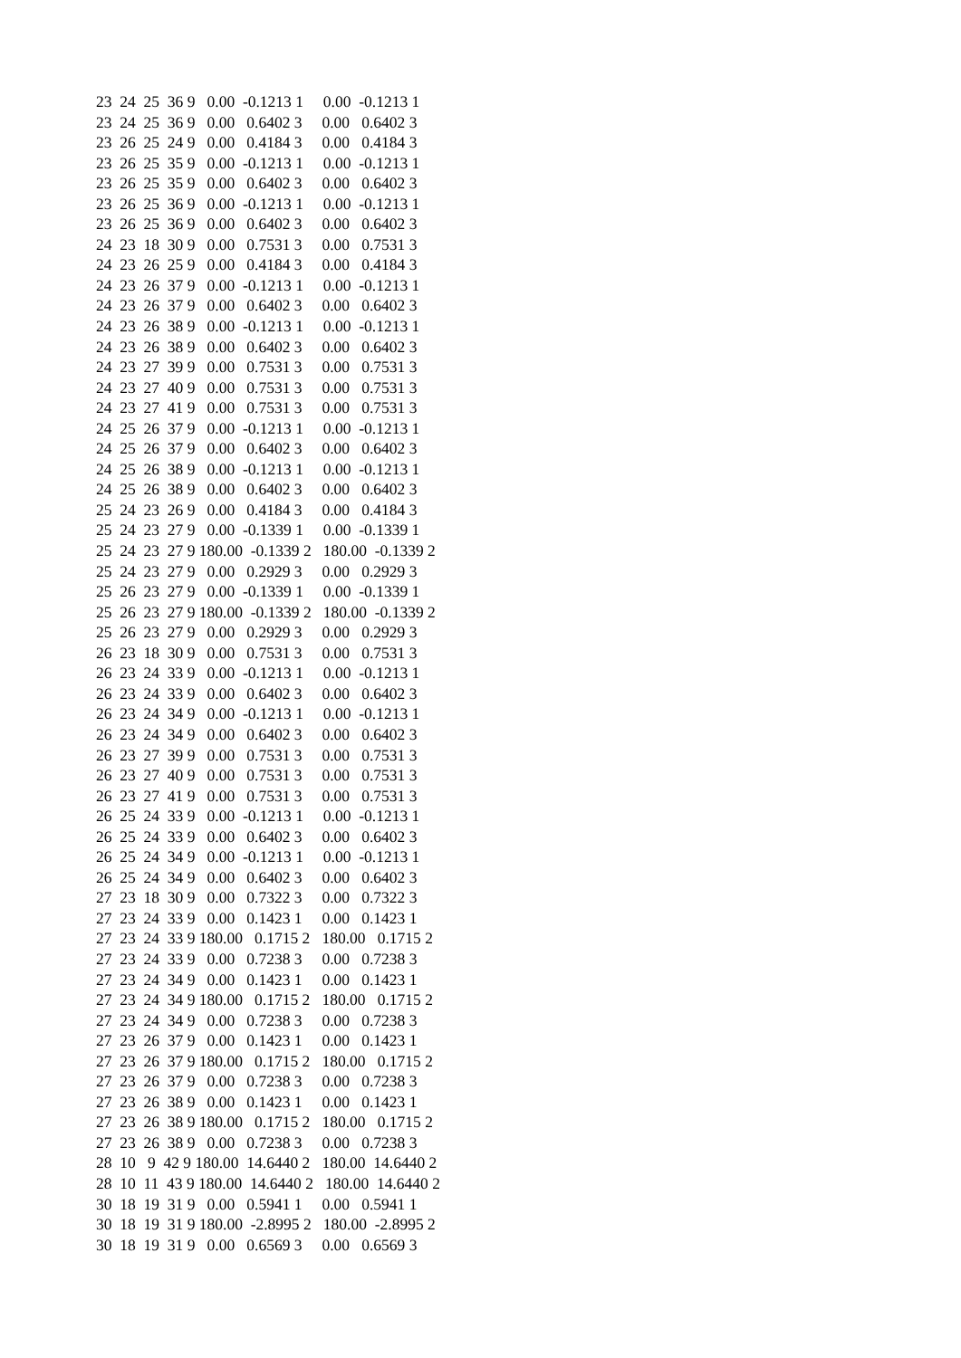23  24  25  36 9   0.00  -0.1213 1     0.00  -0.1213 1
23  24  25  36 9   0.00   0.6402 3     0.00   0.6402 3
23  26  25  24 9   0.00   0.4184 3     0.00   0.4184 3
23  26  25  35 9   0.00  -0.1213 1     0.00  -0.1213 1
23  26  25  35 9   0.00   0.6402 3     0.00   0.6402 3
23  26  25  36 9   0.00  -0.1213 1     0.00  -0.1213 1
23  26  25  36 9   0.00   0.6402 3     0.00   0.6402 3
24  23  18  30 9   0.00   0.7531 3     0.00   0.7531 3
24  23  26  25 9   0.00   0.4184 3     0.00   0.4184 3
24  23  26  37 9   0.00  -0.1213 1     0.00  -0.1213 1
24  23  26  37 9   0.00   0.6402 3     0.00   0.6402 3
24  23  26  38 9   0.00  -0.1213 1     0.00  -0.1213 1
24  23  26  38 9   0.00   0.6402 3     0.00   0.6402 3
24  23  27  39 9   0.00   0.7531 3     0.00   0.7531 3
24  23  27  40 9   0.00   0.7531 3     0.00   0.7531 3
24  23  27  41 9   0.00   0.7531 3     0.00   0.7531 3
24  25  26  37 9   0.00  -0.1213 1     0.00  -0.1213 1
24  25  26  37 9   0.00   0.6402 3     0.00   0.6402 3
24  25  26  38 9   0.00  -0.1213 1     0.00  -0.1213 1
24  25  26  38 9   0.00   0.6402 3     0.00   0.6402 3
25  24  23  26 9   0.00   0.4184 3     0.00   0.4184 3
25  24  23  27 9   0.00  -0.1339 1     0.00  -0.1339 1
25  24  23  27 9 180.00  -0.1339 2   180.00  -0.1339 2
25  24  23  27 9   0.00   0.2929 3     0.00   0.2929 3
25  26  23  27 9   0.00  -0.1339 1     0.00  -0.1339 1
25  26  23  27 9 180.00  -0.1339 2   180.00  -0.1339 2
25  26  23  27 9   0.00   0.2929 3     0.00   0.2929 3
26  23  18  30 9   0.00   0.7531 3     0.00   0.7531 3
26  23  24  33 9   0.00  -0.1213 1     0.00  -0.1213 1
26  23  24  33 9   0.00   0.6402 3     0.00   0.6402 3
26  23  24  34 9   0.00  -0.1213 1     0.00  -0.1213 1
26  23  24  34 9   0.00   0.6402 3     0.00   0.6402 3
26  23  27  39 9   0.00   0.7531 3     0.00   0.7531 3
26  23  27  40 9   0.00   0.7531 3     0.00   0.7531 3
26  23  27  41 9   0.00   0.7531 3     0.00   0.7531 3
26  25  24  33 9   0.00  -0.1213 1     0.00  -0.1213 1
26  25  24  33 9   0.00   0.6402 3     0.00   0.6402 3
26  25  24  34 9   0.00  -0.1213 1     0.00  -0.1213 1
26  25  24  34 9   0.00   0.6402 3     0.00   0.6402 3
27  23  18  30 9   0.00   0.7322 3     0.00   0.7322 3
27  23  24  33 9   0.00   0.1423 1     0.00   0.1423 1
27  23  24  33 9 180.00   0.1715 2   180.00   0.1715 2
27  23  24  33 9   0.00   0.7238 3     0.00   0.7238 3
27  23  24  34 9   0.00   0.1423 1     0.00   0.1423 1
27  23  24  34 9 180.00   0.1715 2   180.00   0.1715 2
27  23  24  34 9   0.00   0.7238 3     0.00   0.7238 3
27  23  26  37 9   0.00   0.1423 1     0.00   0.1423 1
27  23  26  37 9 180.00   0.1715 2   180.00   0.1715 2
27  23  26  37 9   0.00   0.7238 3     0.00   0.7238 3
27  23  26  38 9   0.00   0.1423 1     0.00   0.1423 1
27  23  26  38 9 180.00   0.1715 2   180.00   0.1715 2
27  23  26  38 9   0.00   0.7238 3     0.00   0.7238 3
28  10   9  42 9 180.00  14.6440 2   180.00  14.6440 2
28  10  11  43 9 180.00  14.6440 2   180.00  14.6440 2
30  18  19  31 9   0.00   0.5941 1     0.00   0.5941 1
30  18  19  31 9 180.00  -2.8995 2   180.00  -2.8995 2
30  18  19  31 9   0.00   0.6569 3     0.00   0.6569 3